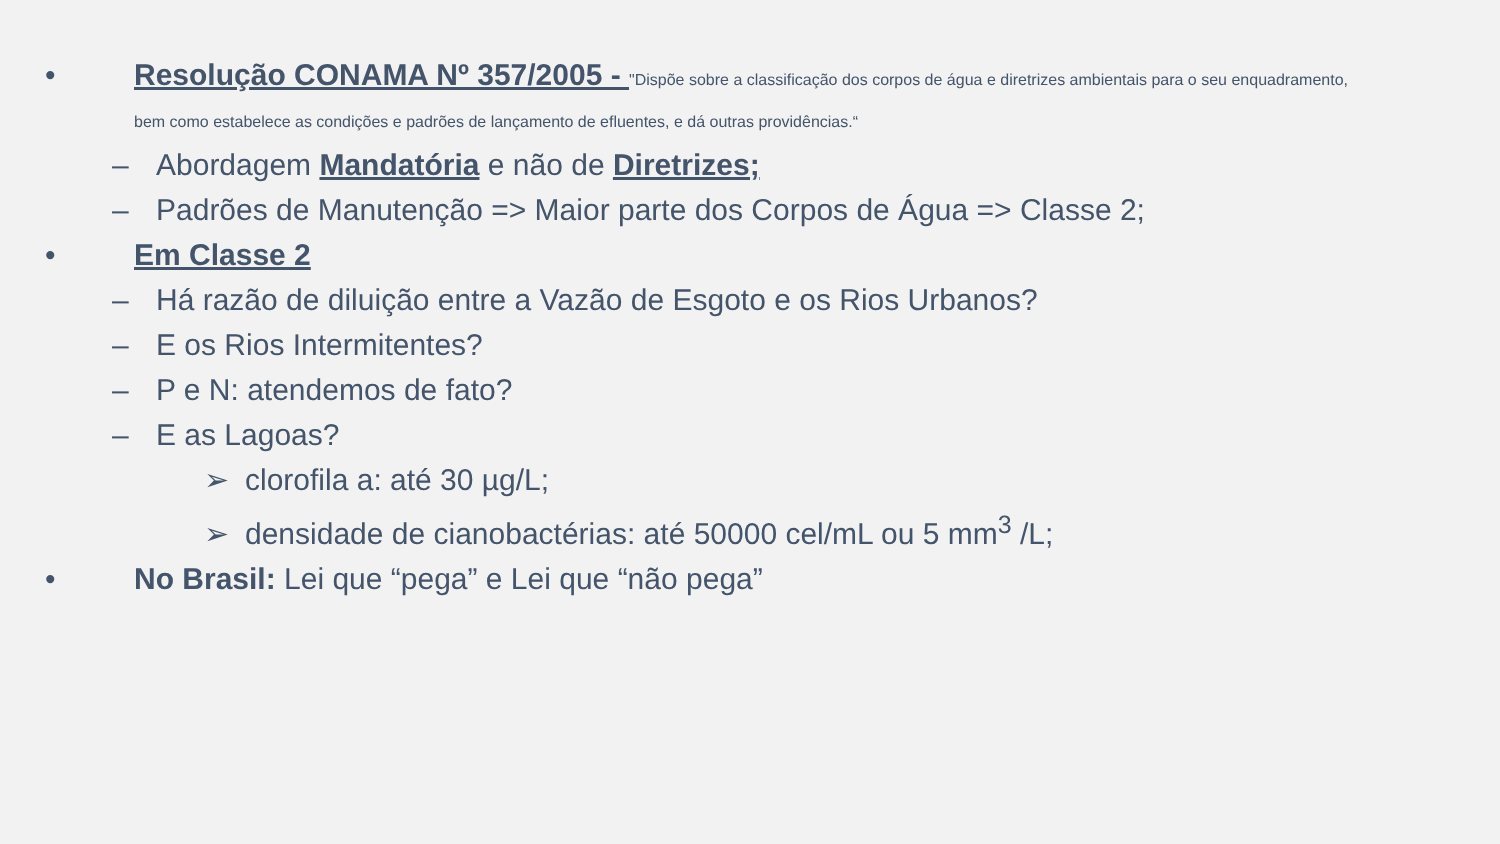• Resolução CONAMA Nº 357/2005 - "Dispõe sobre a classificação dos corpos de água e diretrizes ambientais para o seu enquadramento,
bem como estabelece as condições e padrões de lançamento de efluentes, e dá outras providências.“
– Abordagem Mandatória e não de Diretrizes;
– Padrões de Manutenção => Maior parte dos Corpos de Água => Classe 2;
• Em Classe 2
– Há razão de diluição entre a Vazão de Esgoto e os Rios Urbanos?
– E os Rios Intermitentes?
– P e N: atendemos de fato?
– E as Lagoas?
➢ clorofila a: até 30 µg/L;
➢ densidade de cianobactérias: até 50000 cel/mL ou 5 mm<sup>3</sup> /L;
• No Brasil: Lei que “pega” e Lei que “não pega”